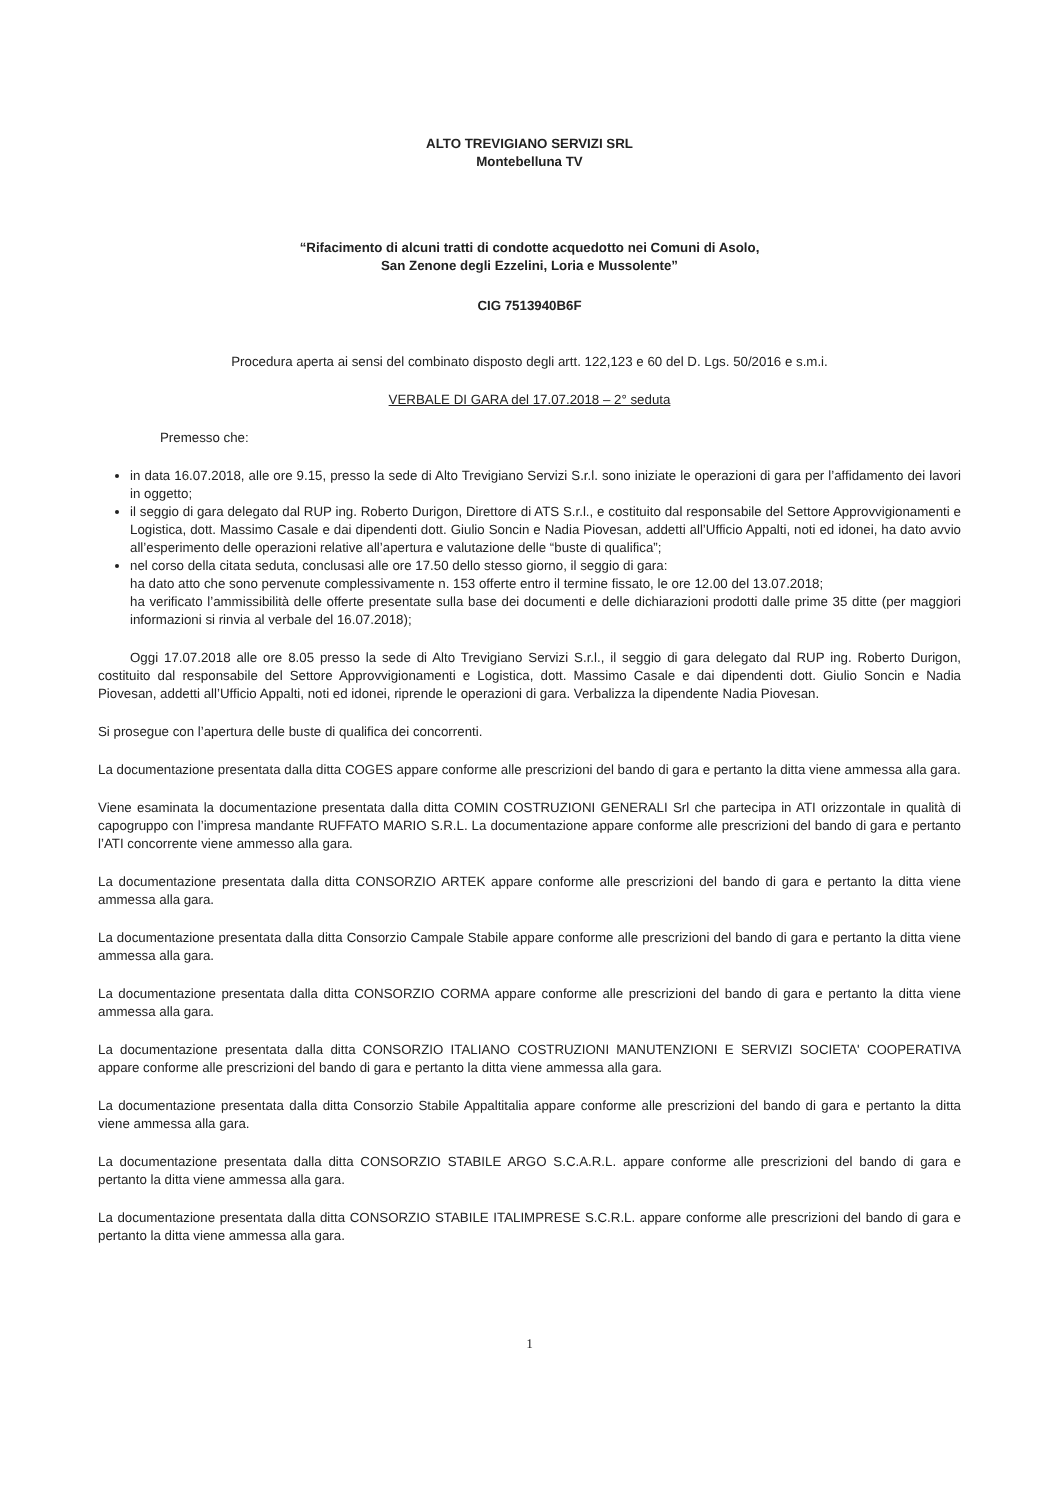ALTO TREVIGIANO SERVIZI SRL
Montebelluna TV
“Rifacimento di alcuni tratti di condotte acquedotto nei Comuni di Asolo,
San Zenone degli Ezzelini, Loria e Mussolente”
CIG 7513940B6F
Procedura aperta ai sensi del combinato disposto degli artt. 122,123 e 60 del D. Lgs. 50/2016 e s.m.i.
VERBALE DI GARA del 17.07.2018 – 2° seduta
Premesso che:
in data 16.07.2018, alle ore 9.15, presso la sede di Alto Trevigiano Servizi S.r.l. sono iniziate le operazioni di gara per l’affidamento dei lavori in oggetto;
il seggio di gara delegato dal RUP ing. Roberto Durigon, Direttore di ATS S.r.l., e costituito dal responsabile del Settore Approvvigionamenti e Logistica, dott. Massimo Casale e dai dipendenti dott. Giulio Soncin e Nadia Piovesan, addetti all’Ufficio Appalti, noti ed idonei, ha dato avvio all’esperimento delle operazioni relative all’apertura e valutazione delle “buste di qualifica”;
nel corso della citata seduta, conclusasi alle ore 17.50 dello stesso giorno, il seggio di gara:
ha dato atto che sono pervenute complessivamente n. 153 offerte entro il termine fissato, le ore 12.00 del 13.07.2018;
ha verificato l’ammissibilità delle offerte presentate sulla base dei documenti e delle dichiarazioni prodotti dalle prime 35 ditte (per maggiori informazioni si rinvia al verbale del 16.07.2018);
Oggi 17.07.2018 alle ore 8.05 presso la sede di Alto Trevigiano Servizi S.r.l., il seggio di gara delegato dal RUP ing. Roberto Durigon, costituito dal responsabile del Settore Approvvigionamenti e Logistica, dott. Massimo Casale e dai dipendenti dott. Giulio Soncin e Nadia Piovesan, addetti all’Ufficio Appalti, noti ed idonei, riprende le operazioni di gara. Verbalizza la dipendente Nadia Piovesan.
Si prosegue con l’apertura delle buste di qualifica dei concorrenti.
La documentazione presentata dalla ditta COGES appare conforme alle prescrizioni del bando di gara e pertanto la ditta viene ammessa alla gara.
Viene esaminata la documentazione presentata dalla ditta COMIN COSTRUZIONI GENERALI Srl che partecipa in ATI orizzontale in qualità di capogruppo con l’impresa mandante RUFFATO MARIO S.R.L. La documentazione appare conforme alle prescrizioni del bando di gara e pertanto l’ATI concorrente viene ammesso alla gara.
La documentazione presentata dalla ditta CONSORZIO ARTEK appare conforme alle prescrizioni del bando di gara e pertanto la ditta viene ammessa alla gara.
La documentazione presentata dalla ditta Consorzio Campale Stabile appare conforme alle prescrizioni del bando di gara e pertanto la ditta viene ammessa alla gara.
La documentazione presentata dalla ditta CONSORZIO CORMA appare conforme alle prescrizioni del bando di gara e pertanto la ditta viene ammessa alla gara.
La documentazione presentata dalla ditta CONSORZIO ITALIANO COSTRUZIONI MANUTENZIONI E SERVIZI SOCIETA' COOPERATIVA appare conforme alle prescrizioni del bando di gara e pertanto la ditta viene ammessa alla gara.
La documentazione presentata dalla ditta Consorzio Stabile Appaltitalia appare conforme alle prescrizioni del bando di gara e pertanto la ditta viene ammessa alla gara.
La documentazione presentata dalla ditta CONSORZIO STABILE ARGO S.C.A.R.L. appare conforme alle prescrizioni del bando di gara e pertanto la ditta viene ammessa alla gara.
La documentazione presentata dalla ditta CONSORZIO STABILE ITALIMPRESE S.C.R.L. appare conforme alle prescrizioni del bando di gara e pertanto la ditta viene ammessa alla gara.
1